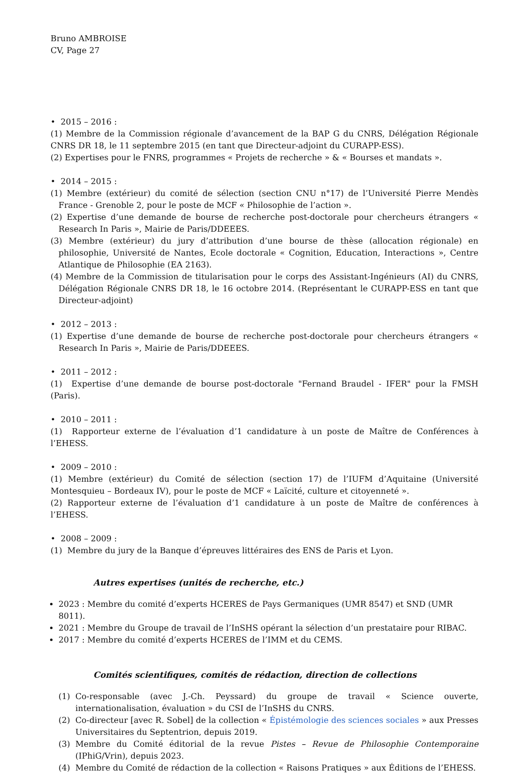Bruno AMBROISE
CV, Page 27
• 2015 – 2016 :
(1) Membre de la Commission régionale d’avancement de la BAP G du CNRS, Délégation Régionale CNRS DR 18, le 11 septembre 2015 (en tant que Directeur-adjoint du CURAPP-ESS).
(2) Expertises pour le FNRS, programmes « Projets de recherche » & « Bourses et mandats ».
• 2014 – 2015 :
(1) Membre (extérieur) du comité de sélection (section CNU n°17) de l’Université Pierre Mendès France - Grenoble 2, pour le poste de MCF « Philosophie de l’action ».
(2) Expertise d’une demande de bourse de recherche post-doctorale pour chercheurs étrangers « Research In Paris », Mairie de Paris/DDEEES.
(3) Membre (extérieur) du jury d’attribution d’une bourse de thèse (allocation régionale) en philosophie, Université de Nantes, Ecole doctorale « Cognition, Education, Interactions », Centre Atlantique de Philosophie (EA 2163).
(4) Membre de la Commission de titularisation pour le corps des Assistant-Ingénieurs (AI) du CNRS, Délégation Régionale CNRS DR 18, le 16 octobre 2014. (Représentant le CURAPP-ESS en tant que Directeur-adjoint)
• 2012 – 2013 :
(1) Expertise d’une demande de bourse de recherche post-doctorale pour chercheurs étrangers « Research In Paris », Mairie de Paris/DDEEES.
• 2011 – 2012 :
(1) Expertise d’une demande de bourse post-doctorale "Fernand Braudel - IFER" pour la FMSH (Paris).
• 2010 – 2011 :
(1) Rapporteur externe de l’évaluation d’1 candidature à un poste de Maître de Conférences à l’EHESS.
• 2009 – 2010 :
(1) Membre (extérieur) du Comité de sélection (section 17) de l’IUFM d’Aquitaine (Université Montesquieu – Bordeaux IV), pour le poste de MCF « Laïcité, culture et citoyenneté ».
(2) Rapporteur externe de l’évaluation d’1 candidature à un poste de Maître de conférences à l’EHESS.
• 2008 – 2009 :
(1) Membre du jury de la Banque d’épreuves littéraires des ENS de Paris et Lyon.
Autres expertises (unités de recherche, etc.)
2023 : Membre du comité d’experts HCERES de Pays Germaniques (UMR 8547) et SND (UMR 8011).
2021 : Membre du Groupe de travail de l’InSHS opérant la sélection d’un prestataire pour RIBAC.
2017 : Membre du comité d’experts HCERES de l’IMM et du CEMS.
Comités scientifiques, comités de rédaction, direction de collections
(1) Co-responsable (avec J.-Ch. Peyssard) du groupe de travail « Science ouverte, internationalisation, évaluation » du CSI de l’InSHS du CNRS.
(2) Co-directeur [avec R. Sobel] de la collection « Épistémologie des sciences sociales » aux Presses Universitaires du Septentrion, depuis 2019.
(3) Membre du Comité éditorial de la revue Pistes – Revue de Philosophie Contemporaine (IPhiG/Vrin), depuis 2023.
(4) Membre du Comité de rédaction de la collection « Raisons Pratiques » aux Éditions de l’EHESS.